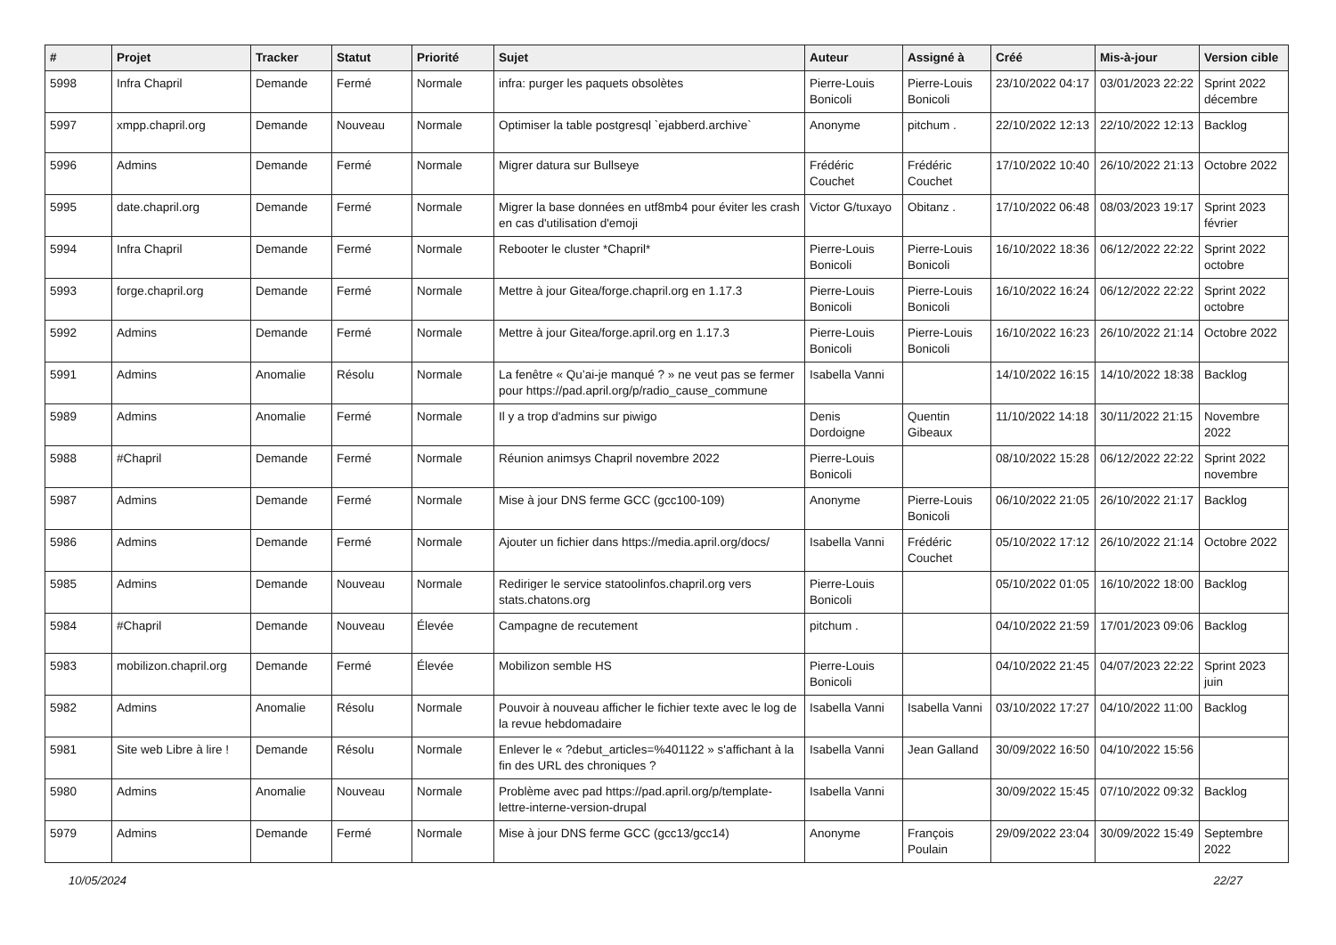| # | Projet | Tracker | Statut | Priorité | Sujet | Auteur | Assigné à | Créé | Mis-à-jour | Version cible |
| --- | --- | --- | --- | --- | --- | --- | --- | --- | --- | --- |
| 5998 | Infra Chapril | Demande | Fermé | Normale | infra: purger les paquets obsolètes | Pierre-Louis Bonicoli | Pierre-Louis Bonicoli | 23/10/2022 04:17 | 03/01/2023 22:22 | Sprint 2022 décembre |
| 5997 | xmpp.chapril.org | Demande | Nouveau | Normale | Optimiser la table postgresql `ejabberd.archive` | Anonyme | pitchum . | 22/10/2022 12:13 | 22/10/2022 12:13 | Backlog |
| 5996 | Admins | Demande | Fermé | Normale | Migrer datura sur Bullseye | Frédéric Couchet | Frédéric Couchet | 17/10/2022 10:40 | 26/10/2022 21:13 | Octobre 2022 |
| 5995 | date.chapril.org | Demande | Fermé | Normale | Migrer la base données en utf8mb4 pour éviter les crash en cas d'utilisation d'emoji | Victor G/tuxayo | Obitanz . | 17/10/2022 06:48 | 08/03/2023 19:17 | Sprint 2023 février |
| 5994 | Infra Chapril | Demande | Fermé | Normale | Rebooter le cluster *Chapril* | Pierre-Louis Bonicoli | Pierre-Louis Bonicoli | 16/10/2022 18:36 | 06/12/2022 22:22 | Sprint 2022 octobre |
| 5993 | forge.chapril.org | Demande | Fermé | Normale | Mettre à jour Gitea/forge.chapril.org en 1.17.3 | Pierre-Louis Bonicoli | Pierre-Louis Bonicoli | 16/10/2022 16:24 | 06/12/2022 22:22 | Sprint 2022 octobre |
| 5992 | Admins | Demande | Fermé | Normale | Mettre à jour Gitea/forge.april.org en 1.17.3 | Pierre-Louis Bonicoli | Pierre-Louis Bonicoli | 16/10/2022 16:23 | 26/10/2022 21:14 | Octobre 2022 |
| 5991 | Admins | Anomalie | Résolu | Normale | La fenêtre « Qu’ai-je manqué ? » ne veut pas se fermer pour https://pad.april.org/p/radio_cause_commune | Isabella Vanni | | 14/10/2022 16:15 | 14/10/2022 18:38 | Backlog |
| 5989 | Admins | Anomalie | Fermé | Normale | Il y a trop d'admins sur piwigo | Denis Dordoigne | Quentin Gibeaux | 11/10/2022 14:18 | 30/11/2022 21:15 | Novembre 2022 |
| 5988 | #Chapril | Demande | Fermé | Normale | Réunion animsys Chapril novembre 2022 | Pierre-Louis Bonicoli | | 08/10/2022 15:28 | 06/12/2022 22:22 | Sprint 2022 novembre |
| 5987 | Admins | Demande | Fermé | Normale | Mise à jour DNS ferme GCC (gcc100-109) | Anonyme | Pierre-Louis Bonicoli | 06/10/2022 21:05 | 26/10/2022 21:17 | Backlog |
| 5986 | Admins | Demande | Fermé | Normale | Ajouter un fichier dans https://media.april.org/docs/ | Isabella Vanni | Frédéric Couchet | 05/10/2022 17:12 | 26/10/2022 21:14 | Octobre 2022 |
| 5985 | Admins | Demande | Nouveau | Normale | Rediriger le service statoolinfos.chapril.org vers stats.chatons.org | Pierre-Louis Bonicoli | | 05/10/2022 01:05 | 16/10/2022 18:00 | Backlog |
| 5984 | #Chapril | Demande | Nouveau | Élevée | Campagne de recutement | pitchum . | | 04/10/2022 21:59 | 17/01/2023 09:06 | Backlog |
| 5983 | mobilizon.chapril.org | Demande | Fermé | Élevée | Mobilizon semble HS | Pierre-Louis Bonicoli | | 04/10/2022 21:45 | 04/07/2023 22:22 | Sprint 2023 juin |
| 5982 | Admins | Anomalie | Résolu | Normale | Pouvoir à nouveau afficher le fichier texte avec le log de la revue hebdomadaire | Isabella Vanni | Isabella Vanni | 03/10/2022 17:27 | 04/10/2022 11:00 | Backlog |
| 5981 | Site web Libre à lire ! | Demande | Résolu | Normale | Enlever le « ?debut_articles=%401122 » s'affichant à la fin des URL des chroniques ? | Isabella Vanni | Jean Galland | 30/09/2022 16:50 | 04/10/2022 15:56 | |
| 5980 | Admins | Anomalie | Nouveau | Normale | Problème avec pad https://pad.april.org/p/template-lettre-interne-version-drupal | Isabella Vanni | | 30/09/2022 15:45 | 07/10/2022 09:32 | Backlog |
| 5979 | Admins | Demande | Fermé | Normale | Mise à jour DNS ferme GCC (gcc13/gcc14) | Anonyme | François Poulain | 29/09/2022 23:04 | 30/09/2022 15:49 | Septembre 2022 |
10/05/2024 22/27